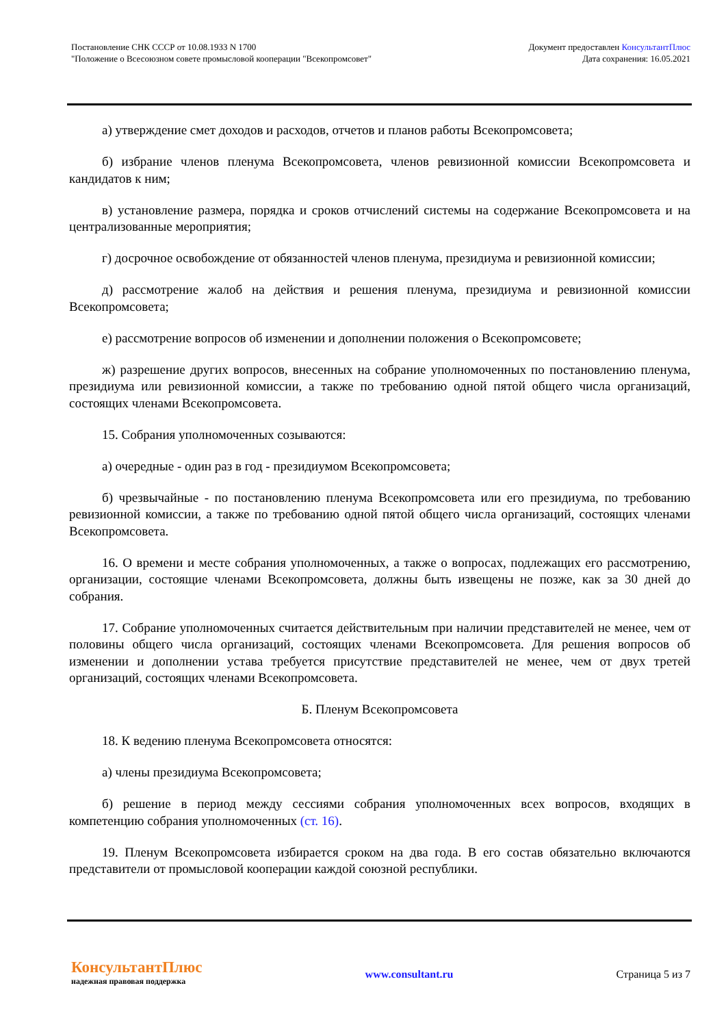Постановление СНК СССР от 10.08.1933 N 1700
"Положение о Всесоюзном совете промысловой кооперации "Всекопромсовет"
Документ предоставлен КонсультантПлюс
Дата сохранения: 16.05.2021
а) утверждение смет доходов и расходов, отчетов и планов работы Всекопромсовета;
б) избрание членов пленума Всекопромсовета, членов ревизионной комиссии Всекопромсовета и кандидатов к ним;
в) установление размера, порядка и сроков отчислений системы на содержание Всекопромсовета и на централизованные мероприятия;
г) досрочное освобождение от обязанностей членов пленума, президиума и ревизионной комиссии;
д) рассмотрение жалоб на действия и решения пленума, президиума и ревизионной комиссии Всекопромсовета;
е) рассмотрение вопросов об изменении и дополнении положения о Всекопромсовете;
ж) разрешение других вопросов, внесенных на собрание уполномоченных по постановлению пленума, президиума или ревизионной комиссии, а также по требованию одной пятой общего числа организаций, состоящих членами Всекопромсовета.
15. Собрания уполномоченных созываются:
а) очередные - один раз в год - президиумом Всекопромсовета;
б) чрезвычайные - по постановлению пленума Всекопромсовета или его президиума, по требованию ревизионной комиссии, а также по требованию одной пятой общего числа организаций, состоящих членами Всекопромсовета.
16. О времени и месте собрания уполномоченных, а также о вопросах, подлежащих его рассмотрению, организации, состоящие членами Всекопромсовета, должны быть извещены не позже, как за 30 дней до собрания.
17. Собрание уполномоченных считается действительным при наличии представителей не менее, чем от половины общего числа организаций, состоящих членами Всекопромсовета. Для решения вопросов об изменении и дополнении устава требуется присутствие представителей не менее, чем от двух третей организаций, состоящих членами Всекопромсовета.
Б. Пленум Всекопромсовета
18. К ведению пленума Всекопромсовета относятся:
а) члены президиума Всекопромсовета;
б) решение в период между сессиями собрания уполномоченных всех вопросов, входящих в компетенцию собрания уполномоченных (ст. 16).
19. Пленум Всекопромсовета избирается сроком на два года. В его состав обязательно включаются представители от промысловой кооперации каждой союзной республики.
КонсультантПлюс
надежная правовая поддержка
www.consultant.ru Страница 5 из 7